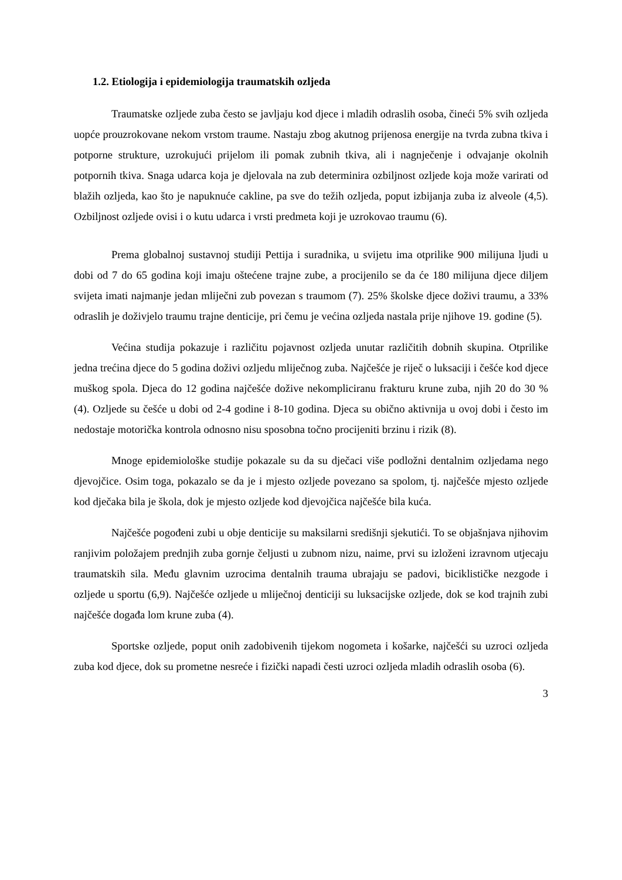1.2. Etiologija i epidemiologija traumatskih ozljeda
Traumatske ozljede zuba često se javljaju kod djece i mladih odraslih osoba, čineći 5% svih ozljeda uopće prouzrokovane nekom vrstom traume. Nastaju zbog akutnog prijenosa energije na tvrda zubna tkiva i potporne strukture, uzrokujući prijelom ili pomak zubnih tkiva, ali i nagnječenje i odvajanje okolnih potpornih tkiva. Snaga udarca koja je djelovala na zub determinira ozbiljnost ozljede koja može varirati od blažih ozljeda, kao što je napuknuće cakline, pa sve do težih ozljeda, poput izbijanja zuba iz alveole (4,5). Ozbiljnost ozljede ovisi i o kutu udarca i vrsti predmeta koji je uzrokovao traumu (6).
Prema globalnoj sustavnoj studiji Pettija i suradnika, u svijetu ima otprilike 900 milijuna ljudi u dobi od 7 do 65 godina koji imaju oštećene trajne zube, a procijenilo se da će 180 milijuna djece diljem svijeta imati najmanje jedan mliječni zub povezan s traumom (7). 25% školske djece doživi traumu, a 33% odraslih je doživjelo traumu trajne denticije, pri čemu je većina ozljeda nastala prije njihove 19. godine (5).
Većina studija pokazuje i različitu pojavnost ozljeda unutar različitih dobnih skupina. Otprilike jedna trećina djece do 5 godina doživi ozljedu mliječnog zuba. Najčešće je riječ o luksaciji i češće kod djece muškog spola. Djeca do 12 godina najčešće dožive nekompliciranu frakturu krune zuba, njih 20 do 30 % (4). Ozljede su češće u dobi od 2-4 godine i 8-10 godina. Djeca su obično aktivnija u ovoj dobi i često im nedostaje motorička kontrola odnosno nisu sposobna točno procijeniti brzinu i rizik (8).
Mnoge epidemiološke studije pokazale su da su dječaci više podložni dentalnim ozljedama nego djevojčice. Osim toga, pokazalo se da je i mjesto ozljede povezano sa spolom, tj. najčešće mjesto ozljede kod dječaka bila je škola, dok je mjesto ozljede kod djevojčica najčešće bila kuća.
Najčešće pogođeni zubi u obje denticije su maksilarni središnji sjekutići. To se objašnjava njihovim ranjivim položajem prednjih zuba gornje čeljusti u zubnom nizu, naime, prvi su izloženi izravnom utjecaju traumatskih sila. Među glavnim uzrocima dentalnih trauma ubrajaju se padovi, biciklističke nezgode i ozljede u sportu (6,9). Najčešće ozljede u mliječnoj denticiji su luksacijske ozljede, dok se kod trajnih zubi najčešće događa lom krune zuba (4).
Sportske ozljede, poput onih zadobivenih tijekom nogometa i košarke, najčešći su uzroci ozljeda zuba kod djece, dok su prometne nesreće i fizički napadi česti uzroci ozljeda mladih odraslih osoba (6).
3